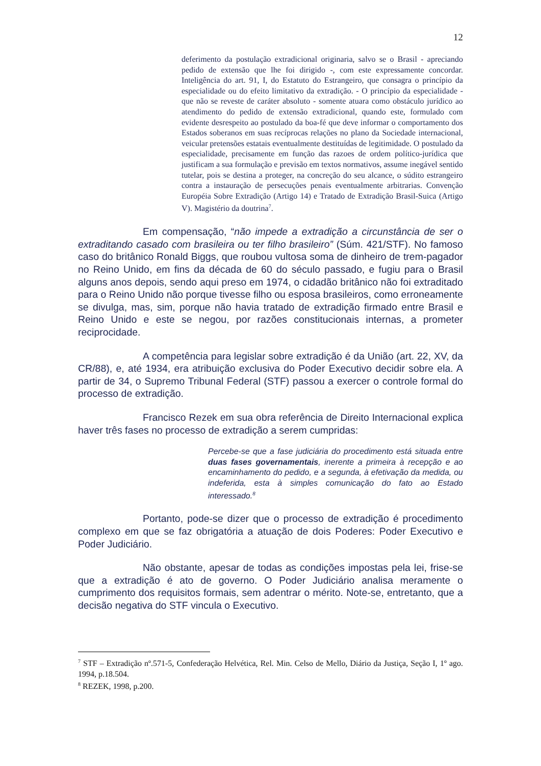12
deferimento da postulação extradicional originaria, salvo se o Brasil - apreciando pedido de extensão que lhe foi dirigido -, com este expressamente concordar. Inteligência do art. 91, I, do Estatuto do Estrangeiro, que consagra o princípio da especialidade ou do efeito limitativo da extradição. - O princípio da especialidade - que não se reveste de caráter absoluto - somente atuara como obstáculo jurídico ao atendimento do pedido de extensão extradicional, quando este, formulado com evidente desrespeito ao postulado da boa-fé que deve informar o comportamento dos Estados soberanos em suas recíprocas relações no plano da Sociedade internacional, veicular pretensões estatais eventualmente destituídas de legitimidade. O postulado da especialidade, precisamente em função das razoes de ordem político-jurídica que justificam a sua formulação e previsão em textos normativos, assume inegável sentido tutelar, pois se destina a proteger, na concreção do seu alcance, o súdito estrangeiro contra a instauração de persecuções penais eventualmente arbitrarias. Convenção Européia Sobre Extradição (Artigo 14) e Tratado de Extradição Brasil-Suica (Artigo V). Magistério da doutrina<sup>7</sup>.
Em compensação, “não impede a extradição a circunstância de ser o extraditando casado com brasileira ou ter filho brasileiro” (Súm. 421/STF). No famoso caso do britânico Ronald Biggs, que roubou vultosa soma de dinheiro de trem-pagador no Reino Unido, em fins da década de 60 do século passado, e fugiu para o Brasil alguns anos depois, sendo aqui preso em 1974, o cidadão britânico não foi extraditado para o Reino Unido não porque tivesse filho ou esposa brasileiros, como erroneamente se divulga, mas, sim, porque não havia tratado de extradição firmado entre Brasil e Reino Unido e este se negou, por razões constitucionais internas, a prometer reciprocidade.
A competência para legislar sobre extradição é da União (art. 22, XV, da CR/88), e, até 1934, era atribuição exclusiva do Poder Executivo decidir sobre ela. A partir de 34, o Supremo Tribunal Federal (STF) passou a exercer o controle formal do processo de extradição.
Francisco Rezek em sua obra referência de Direito Internacional explica haver três fases no processo de extradição a serem cumpridas:
Percebe-se que a fase judiciária do procedimento está situada entre duas fases governamentais, inerente a primeira à recepção e ao encaminhamento do pedido, e a segunda, à efetivação da medida, ou indeferida, esta à simples comunicação do fato ao Estado interessado.<sup>8</sup>
Portanto, pode-se dizer que o processo de extradição é procedimento complexo em que se faz obrigatória a atuação de dois Poderes: Poder Executivo e Poder Judiciário.
Não obstante, apesar de todas as condições impostas pela lei, frise-se que a extradição é ato de governo. O Poder Judiciário analisa meramente o cumprimento dos requisitos formais, sem adentrar o mérito. Note-se, entretanto, que a decisão negativa do STF vincula o Executivo.
<sup>7</sup> STF – Extradição nº.571-5, Confederação Helvética, Rel. Min. Celso de Mello, Diário da Justiça, Seção I, 1º ago. 1994, p.18.504.
<sup>8</sup> REZEK, 1998, p.200.